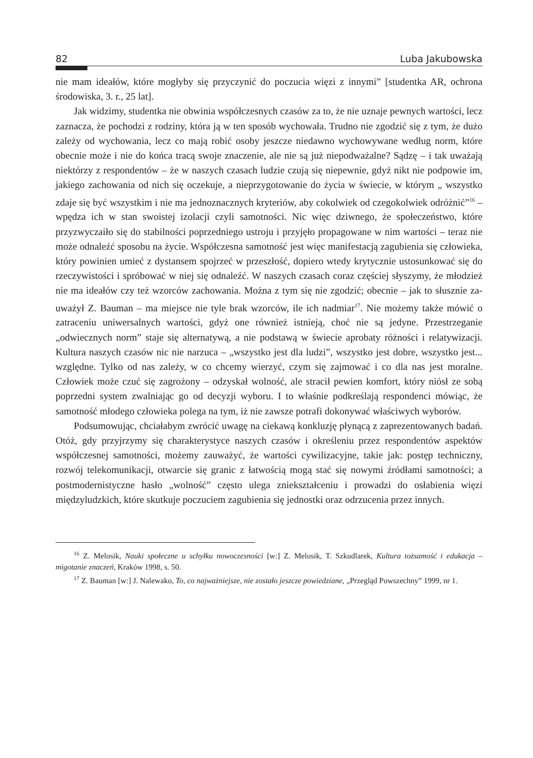82 Luba Jakubowska
nie mam ideałów, które mogłyby się przyczynić do poczucia więzi z innymi” [student­ka AR, ochrona środowiska, 3. r., 25 lat].
Jak widzimy, studentka nie obwinia współczesnych czasów za to, że nie uznaje pewnych wartości, lecz zaznacza, że pochodzi z rodziny, która ją w ten sposób wycho­wała. Trudno nie zgodzić się z tym, że dużo zależy od wychowania, lecz co mają robić osoby jeszcze niedawno wychowywane według norm, które obecnie może i nie do końca tracą swoje znaczenie, ale nie są już niepodważalne? Sądzę – i tak uważają nie­którzy z respondentów – że w naszych czasach ludzie czują się niepewnie, gdyż nikt nie podpowie im, jakiego zachowania od nich się oczekuje, a nieprzygotowanie do życia w świecie, w którym „ wszystko zdaje się być wszystkim i nie ma jednoznacznych kryteriów, aby cokolwiek od czegokolwiek odróżnić”<sup>16</sup> – wpędza ich w stan swoistej izolacji czyli samotności. Nic więc dziwnego, że społeczeństwo, które przyzwyczaiło się do stabilności poprzedniego ustroju i przyjęło propagowane w nim wartości – teraz nie może odnaleźć sposobu na życie. Współczesna samotność jest więc manifestacją zagubienia się człowieka, który powinien umieć z dystansem spojrzeć w przeszłość, dopiero wtedy krytycznie ustosunkować się do rzeczywistości i spróbować w niej się odnaleźć. W naszych czasach coraz częściej słyszymy, że młodzież nie ma ideałów czy też wzorców zachowania. Można z tym się nie zgodzić; obecnie – jak to słusznie za­uważył Z. Bauman – ma miejsce nie tyle brak wzorców, ile ich nadmiar<sup>17</sup>. Nie możemy także mówić o zatraceniu uniwersalnych wartości, gdyż one również istnieją, choć nie są jedyne. Przestrzeganie „odwiecznych norm” staje się alternatywą, a nie podstawą w świecie aprobaty różności i relatywizacji. Kultura naszych czasów nic nie narzuca – „wszystko jest dla ludzi”, wszystko jest dobre, wszystko jest... względne. Tylko od nas zależy, w co chcemy wierzyć, czym się zajmować i co dla nas jest moralne. Człowiek może czuć się zagrożony – odzyskał wolność, ale stracił pewien komfort, który niósł ze sobą poprzedni system zwalniając go od decyzji wyboru. I to właśnie podkreślają respondenci mówiąc, że samotność młodego człowieka polega na tym, iż nie zawsze potrafi dokonywać właściwych wyborów.
Podsumowując, chciałabym zwrócić uwagę na ciekawą konkluzję płynącą z zapre­zentowanych badań. Otóż, gdy przyjrzymy się charakterystyce naszych czasów i określe­niu przez respondentów aspektów współczesnej samotności, możemy zauważyć, że wartości cywilizacyjne, takie jak: postęp techniczny, rozwój telekomunikacji, otwarcie się granic z łatwością mogą stać się nowymi źródłami samotności; a postmodernistyczne hasło „wolność” często ulega zniekształceniu i prowadzi do osłabienia więzi międzyludz­kich, które skutkuje poczuciem zagubienia się jednostki oraz odrzucenia przez innych.
<sup>16</sup> Z. Melosik, Nauki społeczne u schyłku nowoczesności [w:] Z. Melosik, T. Szkudlarek, Kultura toż­samość i edukacja – migotanie znaczeń, Kraków 1998, s. 50.
<sup>17</sup> Z. Bauman [w:] J. Nalewako, To, co najważniejsze, nie zostało jeszcze powiedziane, „Przegląd Po­wszechny” 1999, nr 1.